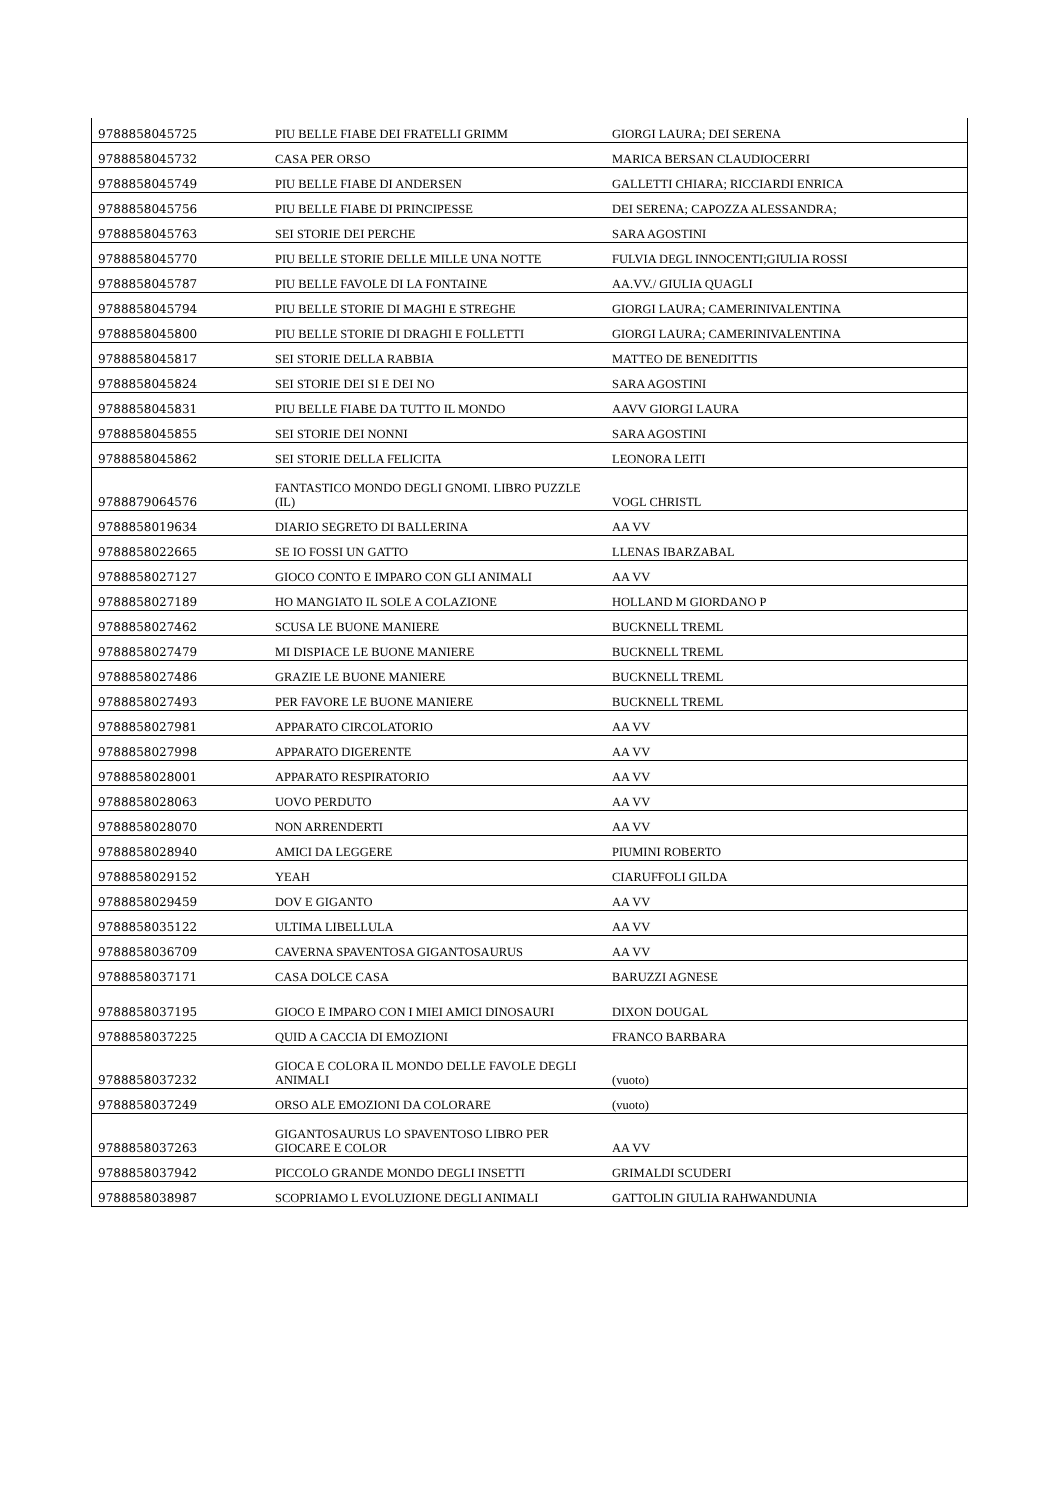| 9788858045725 | PIU BELLE FIABE DEI FRATELLI GRIMM | GIORGI LAURA; DEI SERENA |
| 9788858045732 | CASA PER ORSO | MARICA BERSAN CLAUDIOCERRI |
| 9788858045749 | PIU BELLE FIABE DI ANDERSEN | GALLETTI CHIARA; RICCIARDI ENRICA |
| 9788858045756 | PIU BELLE FIABE DI PRINCIPESSE | DEI SERENA; CAPOZZA ALESSANDRA; |
| 9788858045763 | SEI STORIE DEI PERCHE | SARA AGOSTINI |
| 9788858045770 | PIU BELLE STORIE DELLE MILLE UNA NOTTE | FULVIA DEGL INNOCENTI;GIULIA ROSSI |
| 9788858045787 | PIU BELLE FAVOLE DI LA FONTAINE | AA.VV./ GIULIA QUAGLI |
| 9788858045794 | PIU BELLE STORIE DI MAGHI E STREGHE | GIORGI LAURA; CAMERINIVALENTINA |
| 9788858045800 | PIU BELLE STORIE DI DRAGHI E FOLLETTI | GIORGI LAURA; CAMERINIVALENTINA |
| 9788858045817 | SEI STORIE DELLA RABBIA | MATTEO DE BENEDITTIS |
| 9788858045824 | SEI STORIE DEI SI E DEI NO | SARA AGOSTINI |
| 9788858045831 | PIU BELLE FIABE DA TUTTO IL MONDO | AAVV GIORGI LAURA |
| 9788858045855 | SEI STORIE DEI NONNI | SARA AGOSTINI |
| 9788858045862 | SEI STORIE DELLA FELICITA | LEONORA LEITI |
| 9788879064576 | FANTASTICO MONDO DEGLI GNOMI. LIBRO PUZZLE (IL) | VOGL CHRISTL |
| 9788858019634 | DIARIO SEGRETO DI BALLERINA | AA VV |
| 9788858022665 | SE IO FOSSI UN GATTO | LLENAS IBARZABAL |
| 9788858027127 | GIOCO CONTO E IMPARO CON GLI ANIMALI | AA VV |
| 9788858027189 | HO MANGIATO IL SOLE A COLAZIONE | HOLLAND M GIORDANO P |
| 9788858027462 | SCUSA LE BUONE MANIERE | BUCKNELL TREML |
| 9788858027479 | MI DISPIACE LE BUONE MANIERE | BUCKNELL TREML |
| 9788858027486 | GRAZIE LE BUONE MANIERE | BUCKNELL TREML |
| 9788858027493 | PER FAVORE LE BUONE MANIERE | BUCKNELL TREML |
| 9788858027981 | APPARATO CIRCOLATORIO | AA VV |
| 9788858027998 | APPARATO DIGERENTE | AA VV |
| 9788858028001 | APPARATO RESPIRATORIO | AA VV |
| 9788858028063 | UOVO PERDUTO | AA VV |
| 9788858028070 | NON ARRENDERTI | AA VV |
| 9788858028940 | AMICI DA LEGGERE | PIUMINI ROBERTO |
| 9788858029152 | YEAH | CIARUFFOLI GILDA |
| 9788858029459 | DOV E GIGANTO | AA VV |
| 9788858035122 | ULTIMA LIBELLULA | AA VV |
| 9788858036709 | CAVERNA SPAVENTOSA GIGANTOSAURUS | AA VV |
| 9788858037171 | CASA DOLCE CASA | BARUZZI AGNESE |
| 9788858037195 | GIOCO E IMPARO CON I MIEI AMICI DINOSAURI | DIXON DOUGAL |
| 9788858037225 | QUID A CACCIA DI EMOZIONI | FRANCO BARBARA |
| 9788858037232 | GIOCA E COLORA IL MONDO DELLE FAVOLE DEGLI ANIMALI | (vuoto) |
| 9788858037249 | ORSO ALE EMOZIONI DA COLORARE | (vuoto) |
| 9788858037263 | GIGANTOSAURUS LO SPAVENTOSO LIBRO PER GIOCARE E COLOR | AA VV |
| 9788858037942 | PICCOLO GRANDE MONDO DEGLI INSETTI | GRIMALDI SCUDERI |
| 9788858038987 | SCOPRIAMO L EVOLUZIONE DEGLI ANIMALI | GATTOLIN GIULIA RAHWANDUNIA |